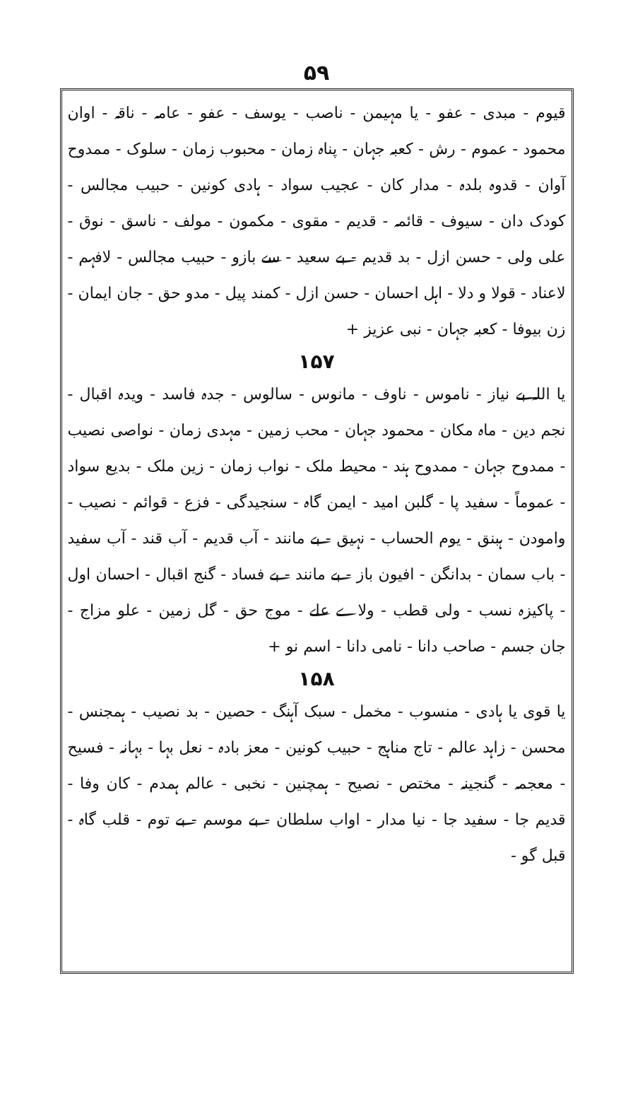۵۹
قیوم - مبدی - عفو - یا مہیمن - ناصب - یوسف - عفو - عامہ - ناقہ - اوان محمود - عموم - رش - کعبہ جہان - پناہ زمان - محبوب زمان - سلوک - ممدوح آوان - قدوہ بلدہ - مدار کان - عجیب سواد - ہادی کونین - حبیب مجالس - کودک دان - سیوف - قائمہ - قدیم - مقوی - مکمون - مولف - ناسق - نوق - علی ولی - حسن ازل - بد قدیم - بے سعید - سے بازو - حبیب مجالس - لافہم - لاعناد - قولا و دلا - اہل احسان - حسن ازل - کمند پیل - مدو حق - جان ایمان - زن بیوفا - کعبہ جہان - نبی عزیز +
۱۵۷
یا اللہ بے نیاز - ناموس - ناوف - مانوس - سالوس - جدہ فاسد - ویدہ اقبال - نجم دین - ماہ مکان - محمود جہان - محب زمین - مہدی زمان - نواصی نصیب - ممدوح جہان - ممدوح ہند - محیط ملک - نواب زمان - زین ملک - بدیع سواد - عموماً - سفید پا - گلبن امید - ایمن گاہ - سنجیدگی - فزع - قوائم - نصیب - وامودن - ہبنق - یوم الحساب - نہیق - بے مانند - آب قدیم - آب قند - آب سفید - باب سمان - بدانگن - افیون باز - بے مانند - بے فساد - گنج اقبال - احسان اول - پاکیزہ نسب - ولی قطب - ولاے علے - موج حق - گل زمین - علو مزاج - جان جسم - صاحب دانا - نامی دانا - اسم نو +
۱۵۸
یا قوی یا ہادی - منسوب - مخمل - سبک آہنگ - حصین - بد نصیب - ہمجنس - محسن - زاہد عالم - تاج مناہج - حبیب کونین - معز بادہ - نعل بہا - بہانہ - فسیح - معجمہ - گنجینہ - مختص - نصیح - ہمچنین - نخبی - عالم ہمدم - کان وفا - قدیم جا - سفید جا - نیا مدار - اواب سلطان - بے موسم - بے توم - قلب گاہ - قبل گو -